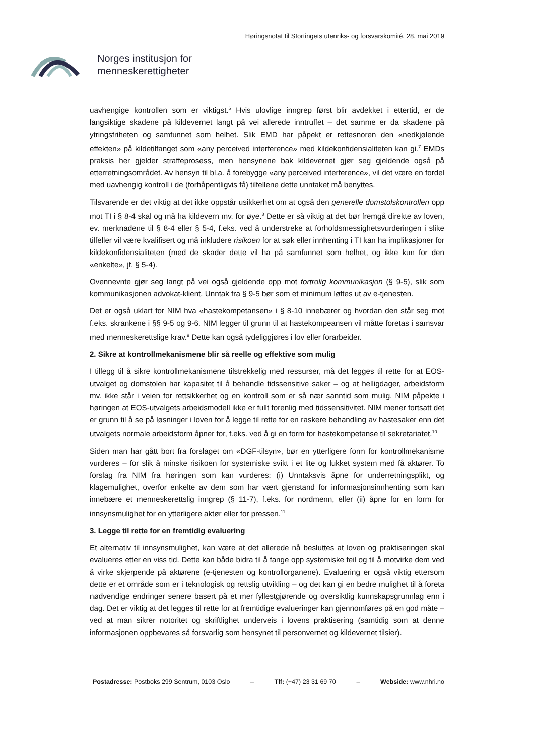Høringsnotat til Stortingets utenriks- og forsvarskomité, 28. mai 2019
Norges institusjon for
menneskerettigheter
uavhengige kontrollen som er viktigst.<sup>6</sup> Hvis ulovlige inngrep først blir avdekket i ettertid, er de langsiktige skadene på kildevernet langt på vei allerede inntruffet – det samme er da skadene på ytringsfriheten og samfunnet som helhet. Slik EMD har påpekt er rettesnoren den «nedkjølende effekten» på kildetilfanget som «any perceived interference» med kildekonfidensialiteten kan gi.<sup>7</sup> EMDs praksis her gjelder straffeprosess, men hensynene bak kildevernet gjør seg gjeldende også på etterretningsområdet. Av hensyn til bl.a. å forebygge «any perceived interference», vil det være en fordel med uavhengig kontroll i de (forhåpentligvis få) tilfellene dette unntaket må benyttes.
Tilsvarende er det viktig at det ikke oppstår usikkerhet om at også den generelle domstolskontrollen opp mot TI i § 8-4 skal og må ha kildevern mv. for øye.<sup>8</sup> Dette er så viktig at det bør fremgå direkte av loven, ev. merknadene til § 8-4 eller § 5-4, f.eks. ved å understreke at forholdsmessighetsvurderingen i slike tilfeller vil være kvalifisert og må inkludere risikoen for at søk eller innhenting i TI kan ha implikasjoner for kildekonfidensialiteten (med de skader dette vil ha på samfunnet som helhet, og ikke kun for den «enkelte», jf. § 5-4).
Ovennevnte gjør seg langt på vei også gjeldende opp mot fortrolig kommunikasjon (§ 9-5), slik som kommunikasjonen advokat-klient. Unntak fra § 9-5 bør som et minimum løftes ut av e-tjenesten.
Det er også uklart for NIM hva «hastekompetansen» i § 8-10 innebærer og hvordan den står seg mot f.eks. skrankene i §§ 9-5 og 9-6. NIM legger til grunn til at hastekompeansen vil måtte foretas i samsvar med menneskerettslige krav.<sup>9</sup> Dette kan også tydeliggjøres i lov eller forarbeider.
2. Sikre at kontrollmekanismene blir så reelle og effektive som mulig
I tillegg til å sikre kontrollmekanismene tilstrekkelig med ressurser, må det legges til rette for at EOS-utvalget og domstolen har kapasitet til å behandle tidssensitive saker – og at helligdager, arbeidsform mv. ikke står i veien for rettsikkerhet og en kontroll som er så nær sanntid som mulig. NIM påpekte i høringen at EOS-utvalgets arbeidsmodell ikke er fullt forenlig med tidssensitivitet. NIM mener fortsatt det er grunn til å se på løsninger i loven for å legge til rette for en raskere behandling av hastesaker enn det utvalgets normale arbeidsform åpner for, f.eks. ved å gi en form for hastekompetanse til sekretariatet.<sup>10</sup>
Siden man har gått bort fra forslaget om «DGF-tilsyn», bør en ytterligere form for kontrollmekanisme vurderes – for slik å minske risikoen for systemiske svikt i et lite og lukket system med få aktører. To forslag fra NIM fra høringen som kan vurderes: (i) Unntaksvis åpne for underretningsplikt, og klagemulighet, overfor enkelte av dem som har vært gjenstand for informasjonsinnhenting som kan innebære et menneskerettslig inngrep (§ 11-7), f.eks. for nordmenn, eller (ii) åpne for en form for innsynsmulighet for en ytterligere aktør eller for pressen.<sup>11</sup>
3. Legge til rette for en fremtidig evaluering
Et alternativ til innsynsmulighet, kan være at det allerede nå besluttes at loven og praktiseringen skal evalueres etter en viss tid. Dette kan både bidra til å fange opp systemiske feil og til å motvirke dem ved å virke skjerpende på aktørene (e-tjenesten og kontrollorganene). Evaluering er også viktig ettersom dette er et område som er i teknologisk og rettslig utvikling – og det kan gi en bedre mulighet til å foreta nødvendige endringer senere basert på et mer fyllestgjørende og oversiktlig kunnskapsgrunnlag enn i dag. Det er viktig at det legges til rette for at fremtidige evalueringer kan gjennomføres på en god måte – ved at man sikrer notoritet og skriftlighet underveis i lovens praktisering (samtidig som at denne informasjonen oppbevares så forsvarlig som hensynet til personvernet og kildevernet tilsier).
Postadresse: Postboks 299 Sentrum, 0103 Oslo – Tlf: (+47) 23 31 69 70 – Webside: www.nhri.no